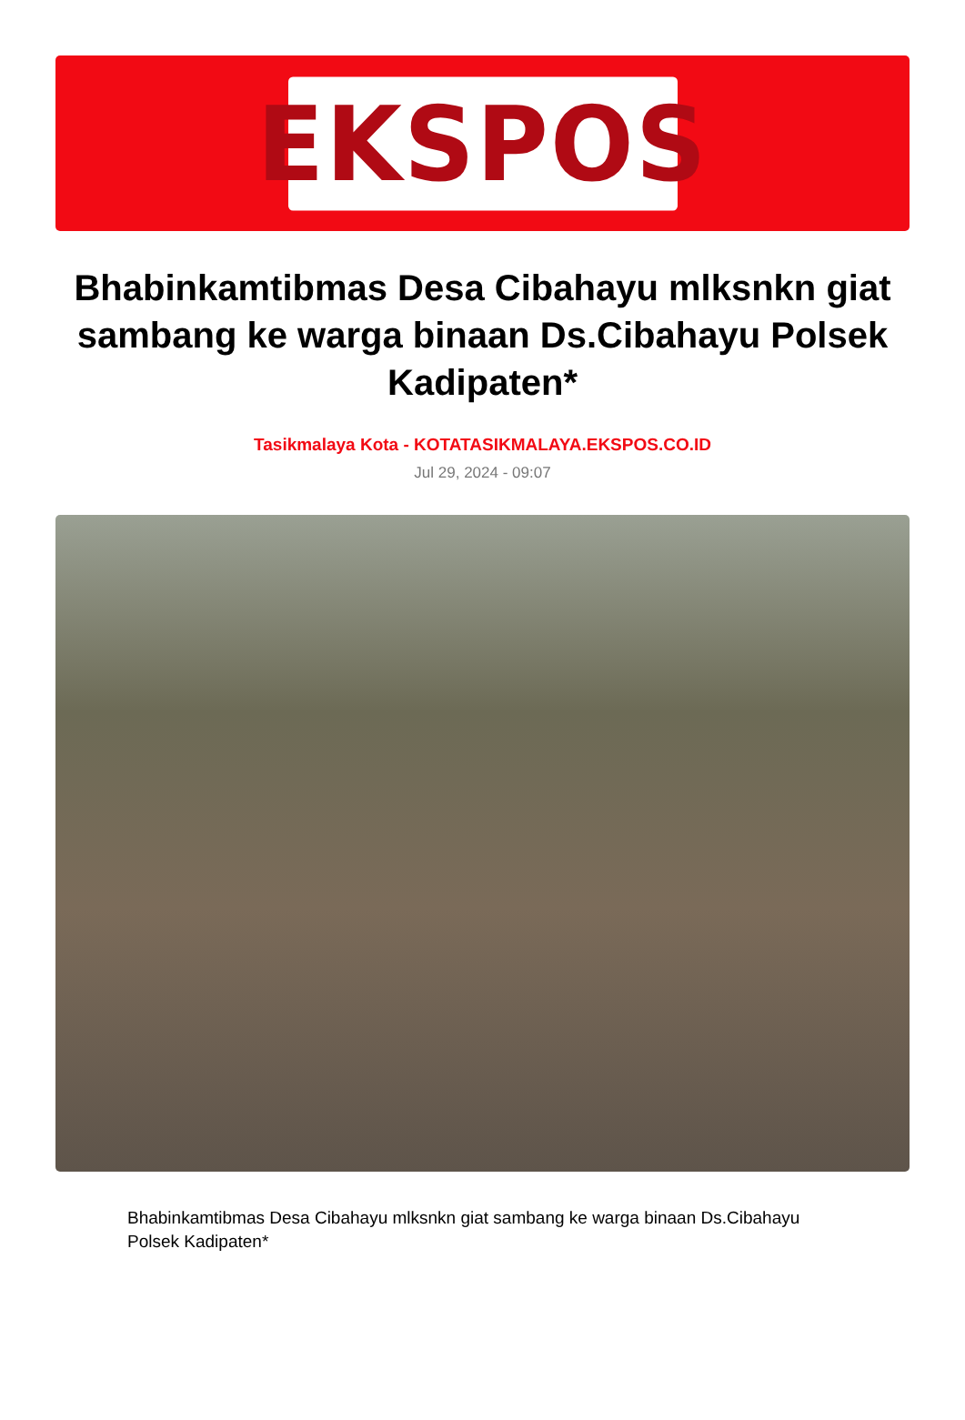EKSPOS
Bhabinkamtibmas Desa Cibahayu mlksnkn giat sambang ke warga binaan Ds.Cibahayu Polsek Kadipaten*
Tasikmalaya Kota - KOTATASIKMALAYA.EKSPOS.CO.ID
Jul 29, 2024 - 09:07
Bhabinkamtibmas Desa Cibahayu mlksnkn giat sambang ke warga binaan Ds.Cibahayu Polsek Kadipaten*